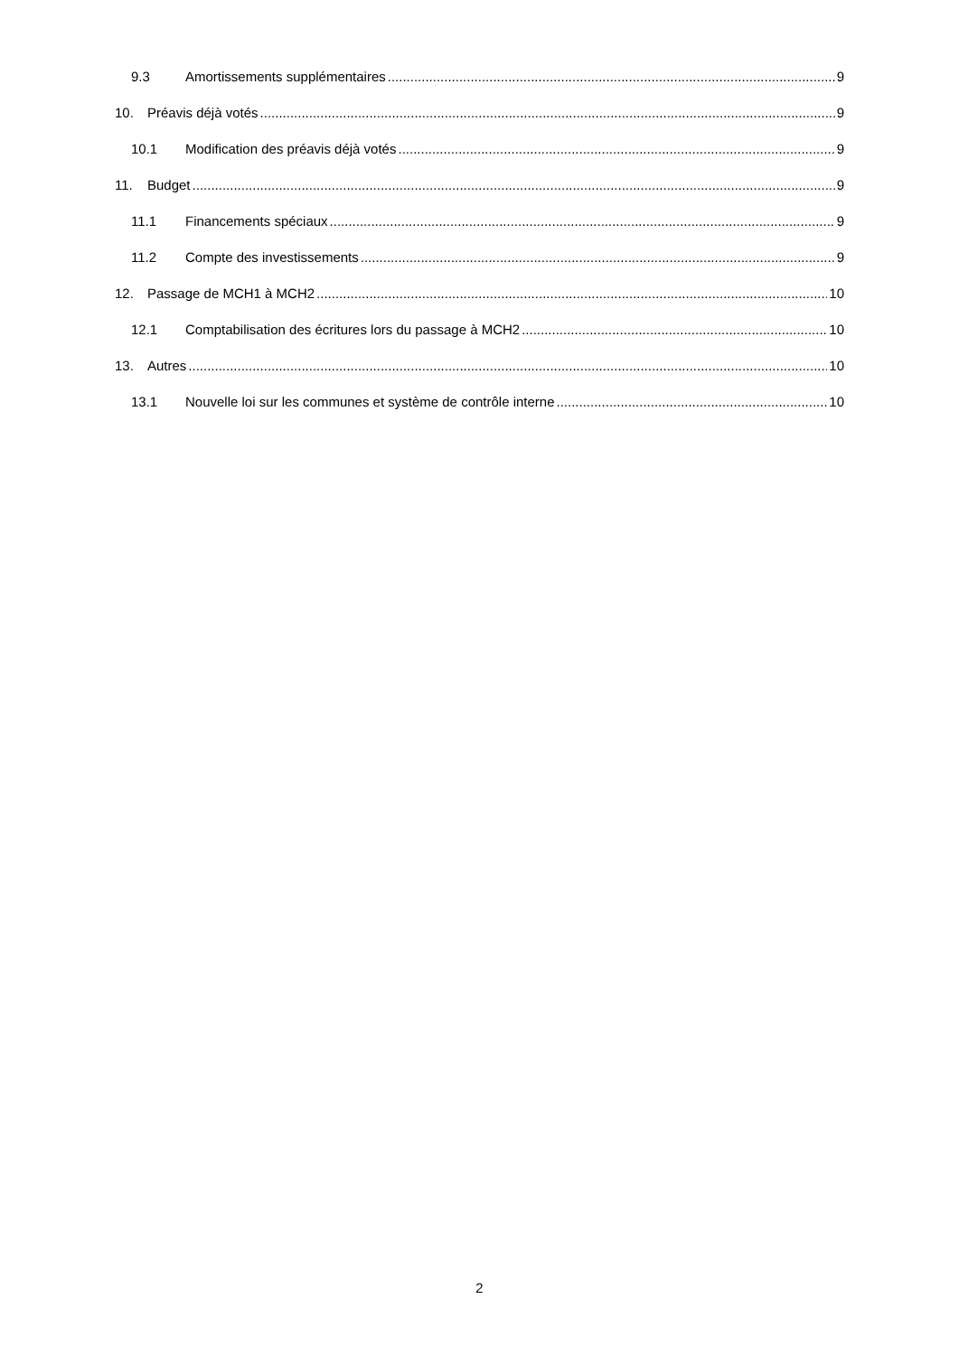9.3 Amortissements supplémentaires 9
10. Préavis déjà votés 9
10.1 Modification des préavis déjà votés 9
11. Budget 9
11.1 Financements spéciaux 9
11.2 Compte des investissements 9
12. Passage de MCH1 à MCH2 10
12.1 Comptabilisation des écritures lors du passage à MCH2 10
13. Autres 10
13.1 Nouvelle loi sur les communes et système de contrôle interne 10
2